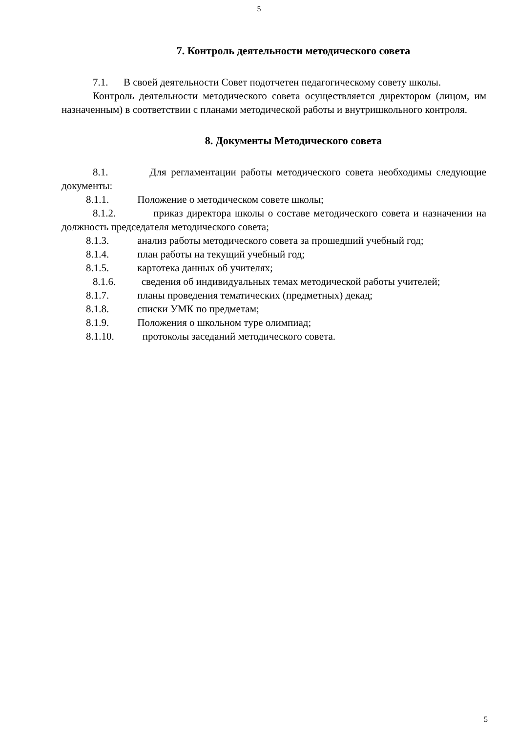5
7. Контроль деятельности методического совета
7.1. В своей деятельности Совет подотчетен педагогическому совету школы.
Контроль деятельности методического совета осуществляется директором (лицом, им назначенным) в соответствии с планами методической работы и внутришкольного контроля.
8. Документы Методического совета
8.1. Для регламентации работы методического совета необходимы следующие документы:
8.1.1. Положение о методическом совете школы;
8.1.2. приказ директора школы о составе методического совета и назначении на должность председателя методического совета;
8.1.3. анализ работы методического совета за прошедший учебный год;
8.1.4. план работы на текущий учебный год;
8.1.5. картотека данных об учителях;
8.1.6. сведения об индивидуальных темах методической работы учителей;
8.1.7. планы проведения тематических (предметных) декад;
8.1.8. списки УМК по предметам;
8.1.9. Положения о школьном туре олимпиад;
8.1.10. протоколы заседаний методического совета.
5